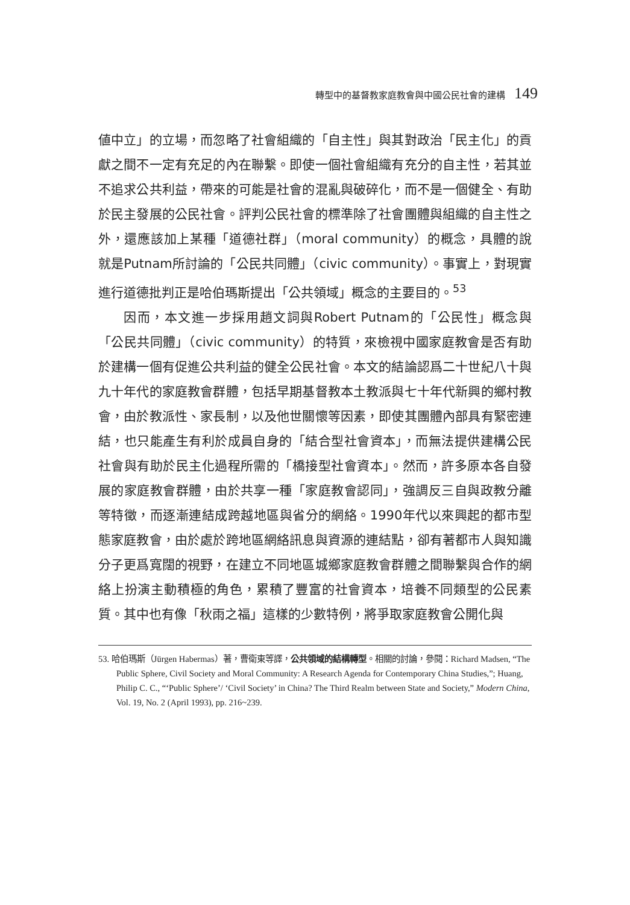轉型中的基督教家庭教會與中國公民社會的建構 149
値中立」的立場，而忽略了社會組織的「自主性」與其對政治「民主化」的貢獻之間不一定有充足的內在聯繫。即使一個社會組織有充分的自主性，若其並不追求公共利益，帶來的可能是社會的混亂與破碎化，而不是一個健全、有助於民主發展的公民社會。評判公民社會的標準除了社會團體與組織的自主性之外，還應該加上某種「道德社群」（moral community）的概念，具體的說就是Putnam所討論的「公民共同體」（civic community）。事實上，對現實進行道德批判正是哈伯瑪斯提出「公共領域」概念的主要目的。<sup>53</sup>
因而，本文進一步採用趙文詞與Robert Putnam的「公民性」概念與「公民共同體」（civic community）的特質，來檢視中國家庭教會是否有助於建構一個有促進公共利益的健全公民社會。本文的結論認爲二十世紀八十與九十年代的家庭教會群體，包括早期基督教本土教派與七十年代新興的鄉村教會，由於教派性、家長制，以及他世關懷等因素，即使其團體內部具有緊密連結，也只能產生有利於成員自身的「結合型社會資本」，而無法提供建構公民社會與有助於民主化過程所需的「橋接型社會資本」。然而，許多原本各自發展的家庭教會群體，由於共享一種「家庭教會認同」，強調反三自與政教分離等特徵，而逐漸連結成跨越地區與省分的網絡。1990年代以來興起的都市型態家庭教會，由於處於跨地區網絡訊息與資源的連結點，卻有著都市人與知識分子更爲寬闊的視野，在建立不同地區城鄉家庭教會群體之間聯繫與合作的網絡上扮演主動積極的角色，累積了豐富的社會資本，培養不同類型的公民素質。其中也有像「秋雨之福」這樣的少數特例，將爭取家庭教會公開化與
53. 哈伯瑪斯（Jürgen Habermas）著，曹衛東等譯，公共領域的結構轉型。相關的討論，參閱：Richard Madsen, “The Public Sphere, Civil Society and Moral Community: A Research Agenda for Contemporary China Studies,”; Huang, Philip C. C., “‘Public Sphere’/ ‘Civil Society’ in China? The Third Realm between State and Society,” Modern China, Vol. 19, No. 2 (April 1993), pp. 216~239.